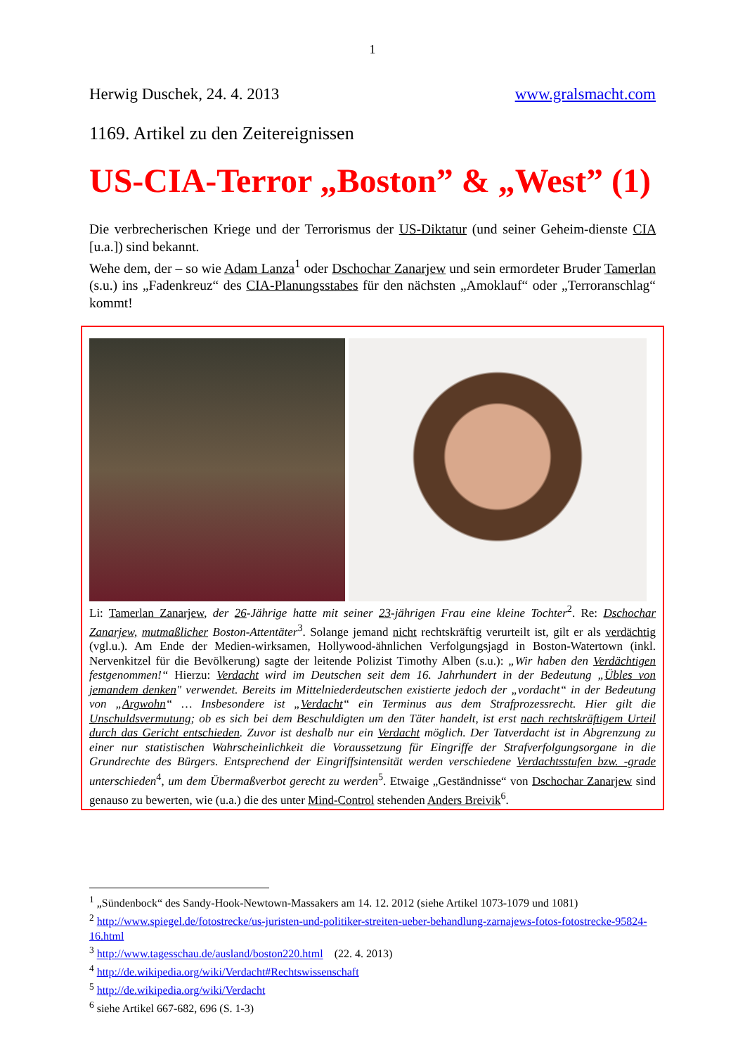1
Herwig Duschek, 24. 4. 2013 www.gralsmacht.com
1169. Artikel zu den Zeitereignissen
US-CIA-Terror „Boston” & „West” (1)
Die verbrecherischen Kriege und der Terrorismus der US-Diktatur (und seiner Geheim-dienste CIA [u.a.]) sind bekannt.
Wehe dem, der – so wie Adam Lanza<sup>1</sup> oder Dschochar Zanarjew und sein ermordeter Bruder Tamerlan (s.u.) ins „Fadenkreuz“ des CIA-Planungsstabes für den nächsten „Amoklauf“ oder „Terroranschlag“ kommt!
Li: Tamerlan Zanarjew, der 26-Jährige hatte mit seiner 23-jährigen Frau eine kleine Tochter<sup>2</sup>. Re: Dschochar Zanarjew, mutmaßlicher Boston-Attentäter<sup>3</sup>. Solange jemand nicht rechtskräftig verurteilt ist, gilt er als verdächtig (vgl.u.). Am Ende der Medien-wirksamen, Hollywood-ähnlichen Verfolgungsjagd in Boston-Watertown (inkl. Nervenkitzel für die Bevölkerung) sagte der leitende Polizist Timothy Alben (s.u.): „Wir haben den Verdächtigen festgenommen!“ Hierzu: Verdacht wird im Deutschen seit dem 16. Jahrhundert in der Bedeutung „Übles von jemandem denken" verwendet. Bereits im Mittelniederdeutschen existierte jedoch der „vordacht“ in der Bedeutung von „Argwohn“ … Insbesondere ist „Verdacht“ ein Terminus aus dem Strafprozessrecht. Hier gilt die Unschuldsvermutung; ob es sich bei dem Beschuldigten um den Täter handelt, ist erst nach rechtskräftigem Urteil durch das Gericht entschieden. Zuvor ist deshalb nur ein Verdacht möglich. Der Tatverdacht ist in Abgrenzung zu einer nur statistischen Wahrscheinlichkeit die Voraussetzung für Eingriffe der Strafverfolgungsorgane in die Grundrechte des Bürgers. Entsprechend der Eingriffsintensität werden verschiedene Verdachtsstufen bzw. -grade unterschieden<sup>4</sup>, um dem Übermaßverbot gerecht zu werden<sup>5</sup>. Etwaige „Geständnisse“ von Dschochar Zanarjew sind genauso zu bewerten, wie (u.a.) die des unter Mind-Control stehenden Anders Breivik<sup>6</sup>.
<sup>1</sup> „Sündenbock“ des Sandy-Hook-Newtown-Massakers am 14. 12. 2012 (siehe Artikel 1073-1079 und 1081)
<sup>2</sup> http://www.spiegel.de/fotostrecke/us-juristen-und-politiker-streiten-ueber-behandlung-zarnajews-fotos-fotostrecke-95824-16.html
<sup>3</sup> http://www.tagesschau.de/ausland/boston220.html (22. 4. 2013)
<sup>4</sup> http://de.wikipedia.org/wiki/Verdacht#Rechtswissenschaft
<sup>5</sup> http://de.wikipedia.org/wiki/Verdacht
<sup>6</sup> siehe Artikel 667-682, 696 (S. 1-3)